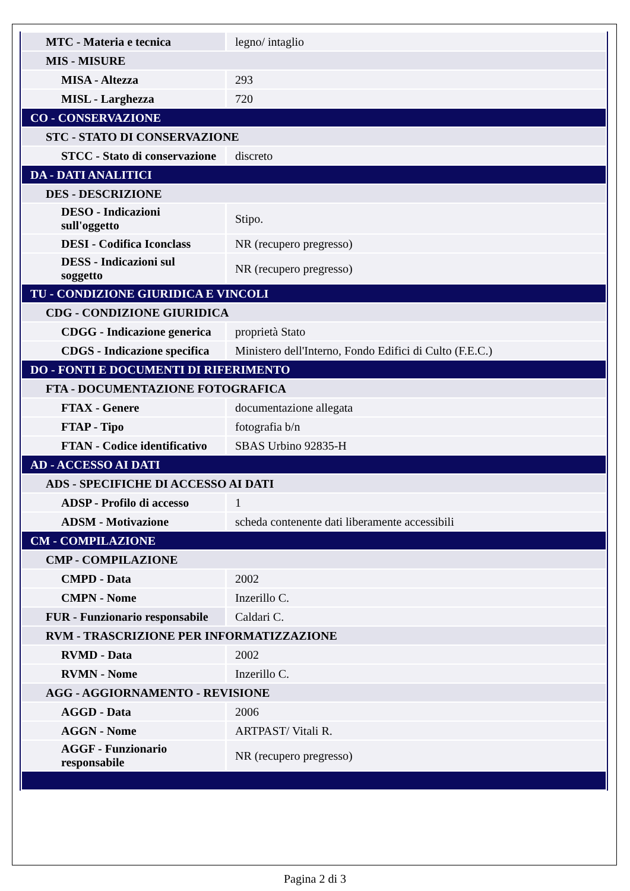| MTC - Materia e tecnica | legno/ intaglio |
| MIS - MISURE | |
| MISA - Altezza | 293 |
| MISL - Larghezza | 720 |
| CO - CONSERVAZIONE | |
| STC - STATO DI CONSERVAZIONE | |
| STCC - Stato di conservazione | discreto |
| DA - DATI ANALITICI | |
| DES - DESCRIZIONE | |
| DESO - Indicazioni sull'oggetto | Stipo. |
| DESI - Codifica Iconclass | NR (recupero pregresso) |
| DESS - Indicazioni sul soggetto | NR (recupero pregresso) |
| TU - CONDIZIONE GIURIDICA E VINCOLI | |
| CDG - CONDIZIONE GIURIDICA | |
| CDGG - Indicazione generica | proprietà Stato |
| CDGS - Indicazione specifica | Ministero dell'Interno, Fondo Edifici di Culto (F.E.C.) |
| DO - FONTI E DOCUMENTI DI RIFERIMENTO | |
| FTA - DOCUMENTAZIONE FOTOGRAFICA | |
| FTAX - Genere | documentazione allegata |
| FTAP - Tipo | fotografia b/n |
| FTAN - Codice identificativo | SBAS Urbino 92835-H |
| AD - ACCESSO AI DATI | |
| ADS - SPECIFICHE DI ACCESSO AI DATI | |
| ADSP - Profilo di accesso | 1 |
| ADSM - Motivazione | scheda contenente dati liberamente accessibili |
| CM - COMPILAZIONE | |
| CMP - COMPILAZIONE | |
| CMPD - Data | 2002 |
| CMPN - Nome | Inzerillo C. |
| FUR - Funzionario responsabile | Caldari C. |
| RVM - TRASCRIZIONE PER INFORMATIZZAZIONE | |
| RVMD - Data | 2002 |
| RVMN - Nome | Inzerillo C. |
| AGG - AGGIORNAMENTO - REVISIONE | |
| AGGD - Data | 2006 |
| AGGN - Nome | ARTPAST/ Vitali R. |
| AGGF - Funzionario responsabile | NR (recupero pregresso) |
Pagina 2 di 3